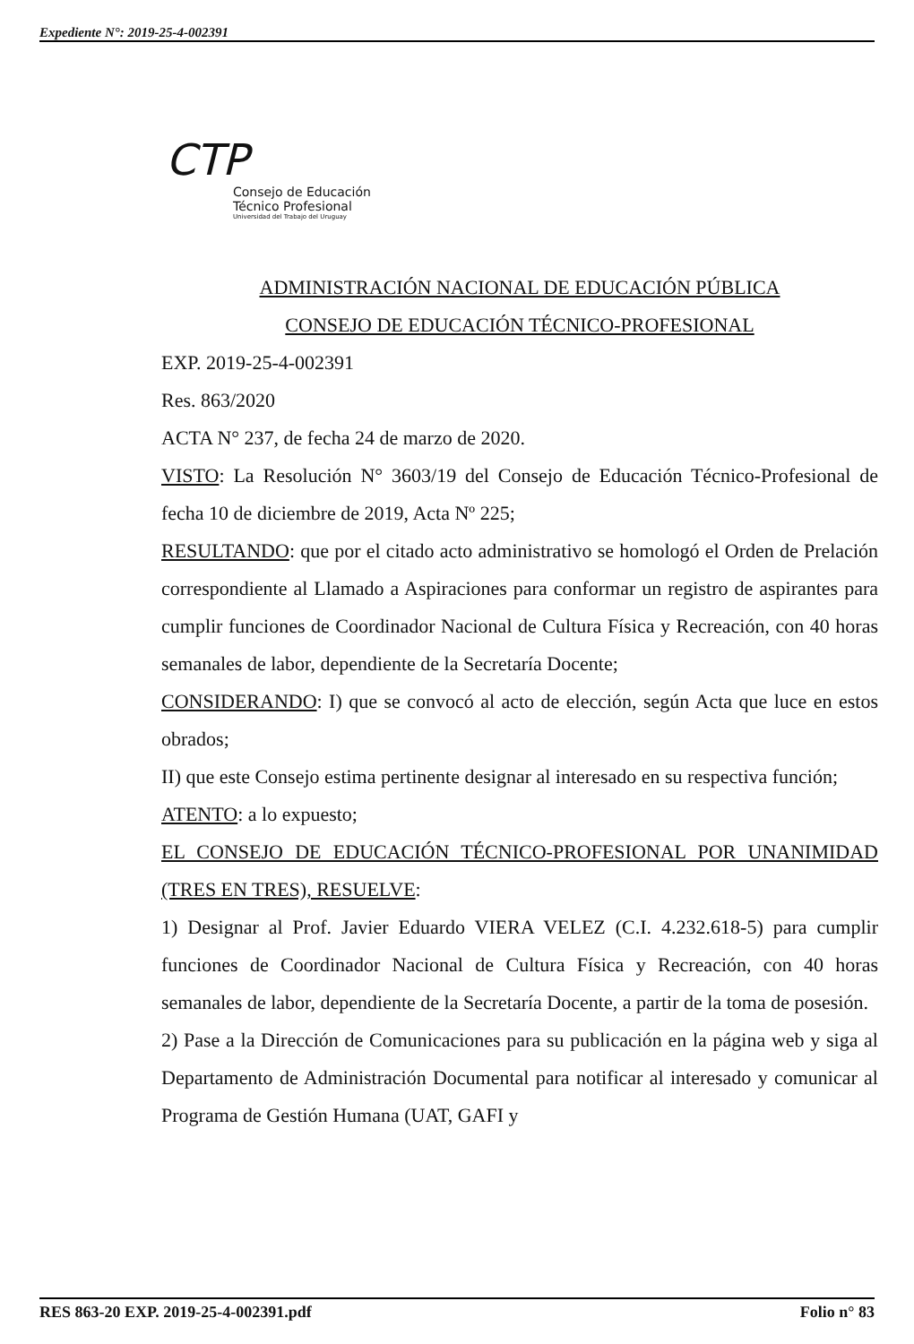Expediente N°: 2019-25-4-002391
CTP
Consejo de Educación
Técnico Profesional
Universidad del Trabajo del Uruguay
ADMINISTRACIÓN NACIONAL DE EDUCACIÓN PÚBLICA
CONSEJO DE EDUCACIÓN TÉCNICO-PROFESIONAL
EXP. 2019-25-4-002391
Res. 863/2020
ACTA N° 237, de fecha 24 de marzo de 2020.
VISTO: La Resolución N° 3603/19 del Consejo de Educación Técnico-Profesional de fecha 10 de diciembre de 2019, Acta Nº 225;
RESULTANDO: que por el citado acto administrativo se homologó el Orden de Prelación correspondiente al Llamado a Aspiraciones para conformar un registro de aspirantes para cumplir funciones de Coordinador Nacional de Cultura Física y Recreación, con 40 horas semanales de labor, dependiente de la Secretaría Docente;
CONSIDERANDO: I) que se convocó al acto de elección, según Acta que luce en estos obrados;
II) que este Consejo estima pertinente designar al interesado en su respectiva función;
ATENTO: a lo expuesto;
EL CONSEJO DE EDUCACIÓN TÉCNICO-PROFESIONAL POR UNANIMIDAD (TRES EN TRES), RESUELVE:
1) Designar al Prof. Javier Eduardo VIERA VELEZ (C.I. 4.232.618-5) para cumplir funciones de Coordinador Nacional de Cultura Física y Recreación, con 40 horas semanales de labor, dependiente de la Secretaría Docente, a partir de la toma de posesión.
2) Pase a la Dirección de Comunicaciones para su publicación en la página web y siga al Departamento de Administración Documental para notificar al interesado y comunicar al Programa de Gestión Humana (UAT, GAFI y
RES 863-20 EXP. 2019-25-4-002391.pdf Folio n° 83